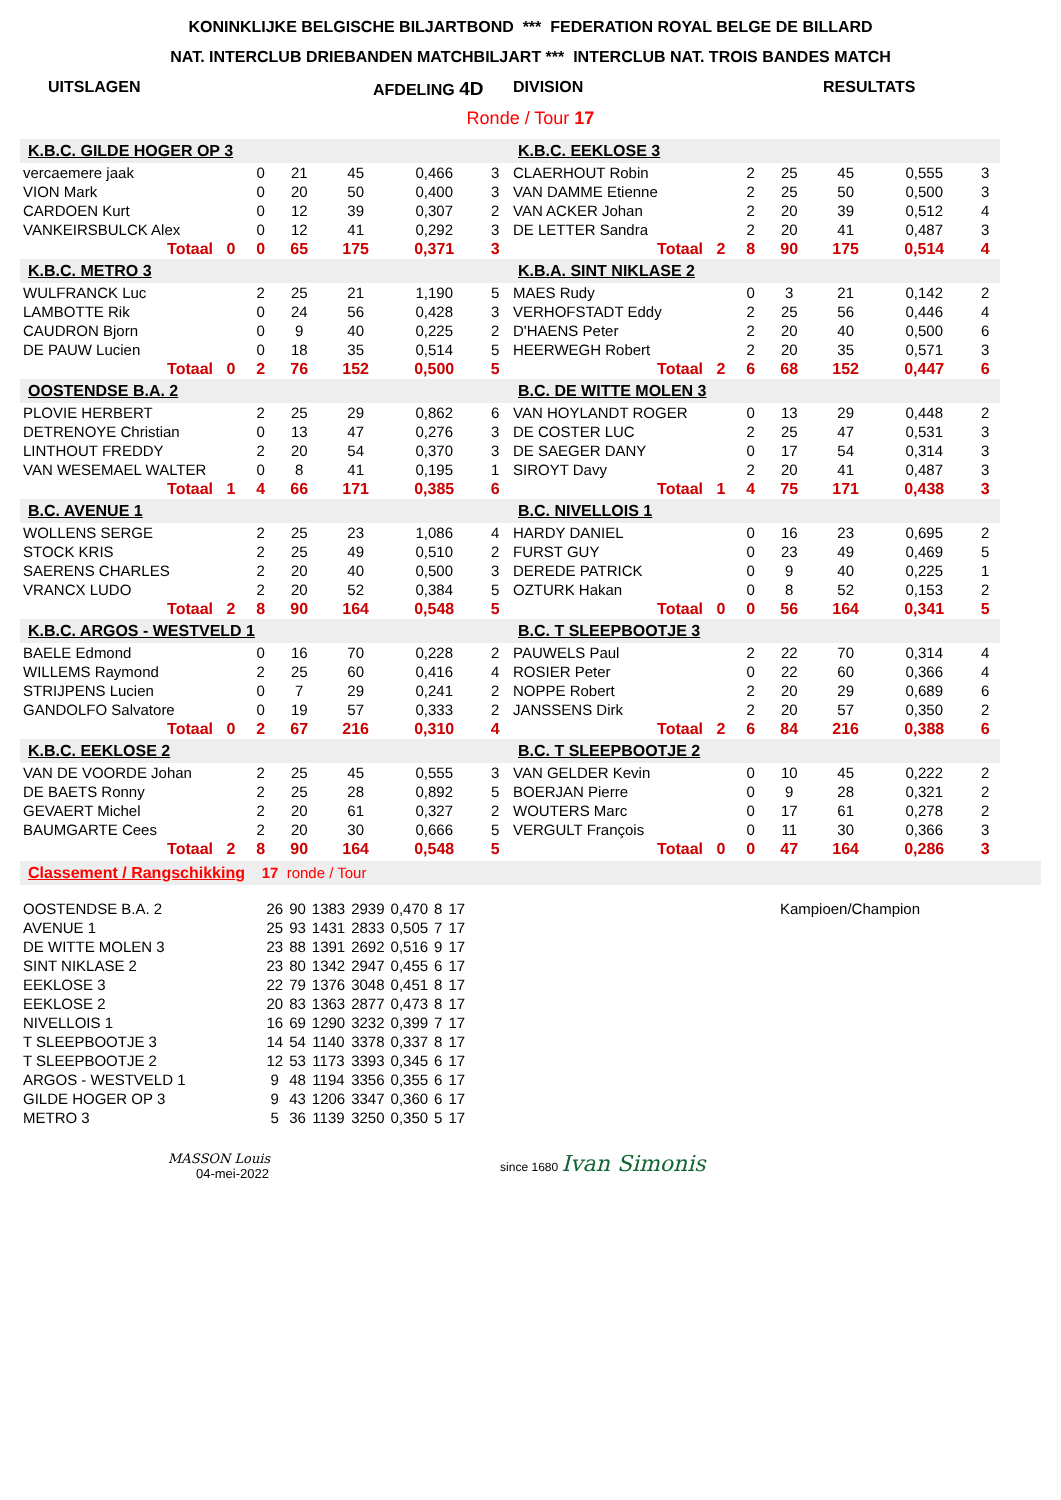KONINKLIJKE BELGISCHE BILJARTBOND *** FEDERATION ROYAL BELGE DE BILLARD
NAT. INTERCLUB DRIEBANDEN MATCHBILJART *** INTERCLUB NAT. TROIS BANDES MATCH
UITSLAGEN AFDELING 4D DIVISION RESULTATS
Ronde / Tour 17
| K.B.C. GILDE HOGER OP 3 | | | | | | |
| vercaemere jaak | | 0 | 21 | 45 | 0,466 | 3 |
| VION Mark | | 0 | 20 | 50 | 0,400 | 3 |
| CARDOEN Kurt | | 0 | 12 | 39 | 0,307 | 2 |
| VANKEIRSBULCK Alex | | 0 | 12 | 41 | 0,292 | 3 |
| Totaal | 0 | 0 | 65 | 175 | 0,371 | 3 |
| K.B.C. EEKLOSE 3 | | | | | | |
| CLAERHOUT Robin | | 2 | 25 | 45 | 0,555 | 3 |
| VAN DAMME Etienne | | 2 | 25 | 50 | 0,500 | 3 |
| VAN ACKER Johan | | 2 | 20 | 39 | 0,512 | 4 |
| DE LETTER Sandra | | 2 | 20 | 41 | 0,487 | 3 |
| Totaal | 2 | 8 | 90 | 175 | 0,514 | 4 |
| K.B.C. METRO 3 | | | | | | |
| WULFRANCK Luc | | 2 | 25 | 21 | 1,190 | 5 |
| LAMBOTTE Rik | | 0 | 24 | 56 | 0,428 | 3 |
| CAUDRON Bjorn | | 0 | 9 | 40 | 0,225 | 2 |
| DE PAUW Lucien | | 0 | 18 | 35 | 0,514 | 5 |
| Totaal | 0 | 2 | 76 | 152 | 0,500 | 5 |
| K.B.A. SINT NIKLASE 2 | | | | | | |
| MAES Rudy | | 0 | 3 | 21 | 0,142 | 2 |
| VERHOFSTADT Eddy | | 2 | 25 | 56 | 0,446 | 4 |
| D'HAENS Peter | | 2 | 20 | 40 | 0,500 | 6 |
| HEERWEGH Robert | | 2 | 20 | 35 | 0,571 | 3 |
| Totaal | 2 | 6 | 68 | 152 | 0,447 | 6 |
| OOSTENDSE B.A. 2 | | | | | | |
| PLOVIE HERBERT | | 2 | 25 | 29 | 0,862 | 6 |
| DETRENOYE Christian | | 0 | 13 | 47 | 0,276 | 3 |
| LINTHOUT FREDDY | | 2 | 20 | 54 | 0,370 | 3 |
| VAN WESEMAEL WALTER | | 0 | 8 | 41 | 0,195 | 1 |
| Totaal | 1 | 4 | 66 | 171 | 0,385 | 6 |
| B.C. DE WITTE MOLEN 3 | | | | | | |
| VAN HOYLANDT ROGER | | 0 | 13 | 29 | 0,448 | 2 |
| DE COSTER LUC | | 2 | 25 | 47 | 0,531 | 3 |
| DE SAEGER DANY | | 0 | 17 | 54 | 0,314 | 3 |
| SIROYT Davy | | 2 | 20 | 41 | 0,487 | 3 |
| Totaal | 1 | 4 | 75 | 171 | 0,438 | 3 |
| B.C. AVENUE 1 | | | | | | |
| WOLLENS SERGE | | 2 | 25 | 23 | 1,086 | 4 |
| STOCK KRIS | | 2 | 25 | 49 | 0,510 | 2 |
| SAERENS CHARLES | | 2 | 20 | 40 | 0,500 | 3 |
| VRANCX LUDO | | 2 | 20 | 52 | 0,384 | 5 |
| Totaal | 2 | 8 | 90 | 164 | 0,548 | 5 |
| B.C. NIVELLOIS 1 | | | | | | |
| HARDY DANIEL | | 0 | 16 | 23 | 0,695 | 2 |
| FURST GUY | | 0 | 23 | 49 | 0,469 | 5 |
| DEREDE PATRICK | | 0 | 9 | 40 | 0,225 | 1 |
| OZTURK Hakan | | 0 | 8 | 52 | 0,153 | 2 |
| Totaal | 0 | 0 | 56 | 164 | 0,341 | 5 |
| K.B.C. ARGOS - WESTVELD 1 | | | | | | |
| BAELE Edmond | | 0 | 16 | 70 | 0,228 | 2 |
| WILLEMS Raymond | | 2 | 25 | 60 | 0,416 | 4 |
| STRIJPENS Lucien | | 0 | 7 | 29 | 0,241 | 2 |
| GANDOLFO Salvatore | | 0 | 19 | 57 | 0,333 | 2 |
| Totaal | 0 | 2 | 67 | 216 | 0,310 | 4 |
| B.C. T SLEEPBOOTJE 3 | | | | | | |
| PAUWELS Paul | | 2 | 22 | 70 | 0,314 | 4 |
| ROSIER Peter | | 0 | 22 | 60 | 0,366 | 4 |
| NOPPE Robert | | 2 | 20 | 29 | 0,689 | 6 |
| JANSSENS Dirk | | 2 | 20 | 57 | 0,350 | 2 |
| Totaal | 2 | 6 | 84 | 216 | 0,388 | 6 |
| K.B.C. EEKLOSE 2 | | | | | | |
| VAN DE VOORDE Johan | | 2 | 25 | 45 | 0,555 | 3 |
| DE BAETS Ronny | | 2 | 25 | 28 | 0,892 | 5 |
| GEVAERT Michel | | 2 | 20 | 61 | 0,327 | 2 |
| BAUMGARTE Cees | | 2 | 20 | 30 | 0,666 | 5 |
| Totaal | 2 | 8 | 90 | 164 | 0,548 | 5 |
| B.C. T SLEEPBOOTJE 2 | | | | | | |
| VAN GELDER Kevin | | 0 | 10 | 45 | 0,222 | 2 |
| BOERJAN Pierre | | 0 | 9 | 28 | 0,321 | 2 |
| WOUTERS Marc | | 0 | 17 | 61 | 0,278 | 2 |
| VERGULT François | | 0 | 11 | 30 | 0,366 | 3 |
| Totaal | 0 | 0 | 47 | 164 | 0,286 | 3 |
Classement / Rangschikking 17 ronde / Tour
| OOSTENDSE B.A. 2 | 26 | 90 | 1383 | 2939 | 0,470 | 8 | 17 | Kampioen/Champion |
| AVENUE 1 | 25 | 93 | 1431 | 2833 | 0,505 | 7 | 17 | |
| DE WITTE MOLEN 3 | 23 | 88 | 1391 | 2692 | 0,516 | 9 | 17 | |
| SINT NIKLASE 2 | 23 | 80 | 1342 | 2947 | 0,455 | 6 | 17 | |
| EEKLOSE 3 | 22 | 79 | 1376 | 3048 | 0,451 | 8 | 17 | |
| EEKLOSE 2 | 20 | 83 | 1363 | 2877 | 0,473 | 8 | 17 | |
| NIVELLOIS 1 | 16 | 69 | 1290 | 3232 | 0,399 | 7 | 17 | |
| T SLEEPBOOTJE 3 | 14 | 54 | 1140 | 3378 | 0,337 | 8 | 17 | |
| T SLEEPBOOTJE 2 | 12 | 53 | 1173 | 3393 | 0,345 | 6 | 17 | |
| ARGOS - WESTVELD 1 | 9 | 48 | 1194 | 3356 | 0,355 | 6 | 17 | |
| GILDE HOGER OP 3 | 9 | 43 | 1206 | 3347 | 0,360 | 6 | 17 | |
| METRO 3 | 5 | 36 | 1139 | 3250 | 0,350 | 5 | 17 | |
MASSON Louis
04-mei-2022
since 1680 Ivan Simonis